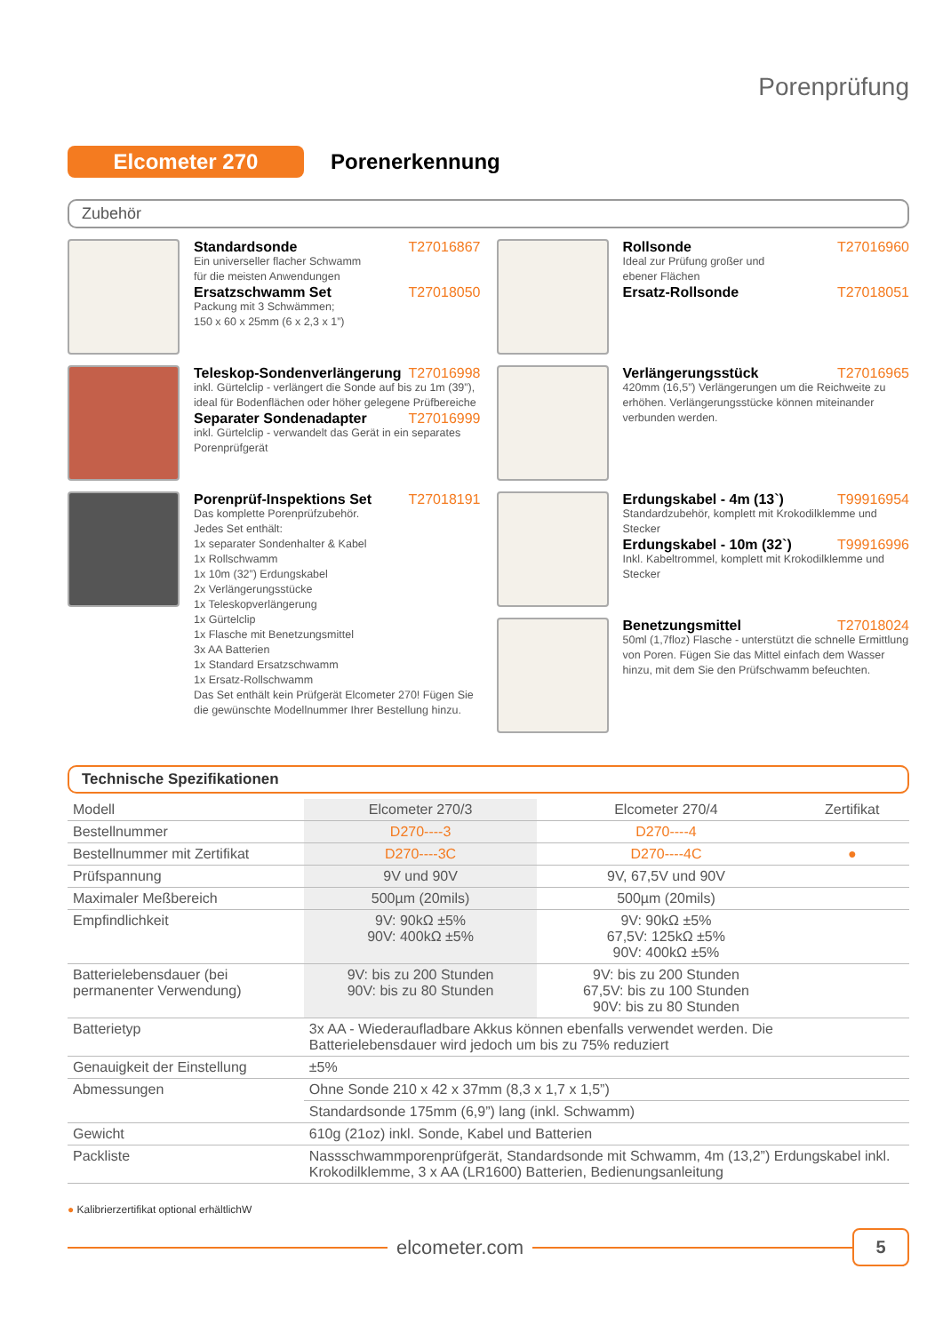Porenprüfung
Elcometer 270
Porenerkennung
Zubehör
Standardsonde T27016867
Ein universeller flacher Schwamm
für die meisten Anwendungen
Ersatzschwamm Set T27018050
Packung mit 3 Schwämmen;
150 x 60 x 25mm (6 x 2,3 x 1”)
Teleskop-Sondenverlängerung T27016998
inkl. Gürtelclip - verlängert die Sonde auf bis zu 1m (39”), ideal für Bodenflächen oder höher gelegene Prüfbereiche
Separater Sondenadapter T27016999
inkl. Gürtelclip - verwandelt das Gerät in ein separates Porenprüfgerät
Porenprüf-Inspektions Set T27018191
Das komplette Porenprüfzubehör.
Jedes Set enthält:
1x separater Sondenhalter & Kabel
1x Rollschwamm
1x 10m (32”) Erdungskabel
2x Verlängerungsstücke
1x Teleskopverlängerung
1x Gürtelclip
1x Flasche mit Benetzungsmittel
3x AA Batterien
1x Standard Ersatzschwamm
1x Ersatz-Rollschwamm
Das Set enthält kein Prüfgerät Elcometer 270! Fügen Sie die gewünschte Modellnummer Ihrer Bestellung hinzu.
Rollsonde T27016960
Ideal zur Prüfung großer und
ebener Flächen
Ersatz-Rollsonde T27018051
Verlängerungsstück T27016965
420mm (16,5”) Verlängerungen um die Reichweite zu erhöhen. Verlängerungsstücke können miteinander verbunden werden.
Erdungskabel - 4m (13`) T99916954
Standardzubehör, komplett mit Krokodilklemme und Stecker
Erdungskabel - 10m (32`) T99916996
Inkl. Kabeltrommel, komplett mit Krokodilklemme und Stecker
Benetzungsmittel T27018024
50ml (1,7floz) Flasche - unterstützt die schnelle Ermittlung von Poren. Fügen Sie das Mittel einfach dem Wasser hinzu, mit dem Sie den Prüfschwamm befeuchten.
Technische Spezifikationen
| Modell | Elcometer 270/3 | Elcometer 270/4 | Zertifikat |
| --- | --- | --- | --- |
| Bestellnummer | D270----3 | D270----4 | |
| Bestellnummer mit Zertifikat | D270----3C | D270----4C | ● |
| Prüfspannung | 9V und 90V | 9V, 67,5V und 90V | |
| Maximaler Meßbereich | 500µm (20mils) | 500µm (20mils) | |
| Empfindlichkeit | 9V: 90kΩ ±5% 90V: 400kΩ ±5% | 9V: 90kΩ ±5% 67,5V: 125kΩ ±5% 90V: 400kΩ ±5% | |
| Batterielebensdauer (bei permanenter Verwendung) | 9V: bis zu 200 Stunden 90V: bis zu 80 Stunden | 9V: bis zu 200 Stunden 67,5V: bis zu 100 Stunden 90V: bis zu 80 Stunden | |
| Batterietyp | 3x AA - Wiederaufladbare Akkus können ebenfalls verwendet werden. Die Batterielebensdauer wird jedoch um bis zu 75% reduziert | | |
| Genauigkeit der Einstellung | ±5% | | |
| Abmessungen | Ohne Sonde 210 x 42 x 37mm (8,3 x 1,7 x 1,5”) | | |
| | Standardsonde 175mm (6,9”) lang (inkl. Schwamm) | | |
| Gewicht | 610g (21oz) inkl. Sonde, Kabel und Batterien | | |
| Packliste | Nassschwammporenprüfgerät, Standardsonde mit Schwamm, 4m (13,2”) Erdungskabel inkl. Krokodilklemme, 3 x AA (LR1600) Batterien, Bedienungsanleitung | | |
● Kalibrierzertifikat optional erhältlichW
elcometer.com
5